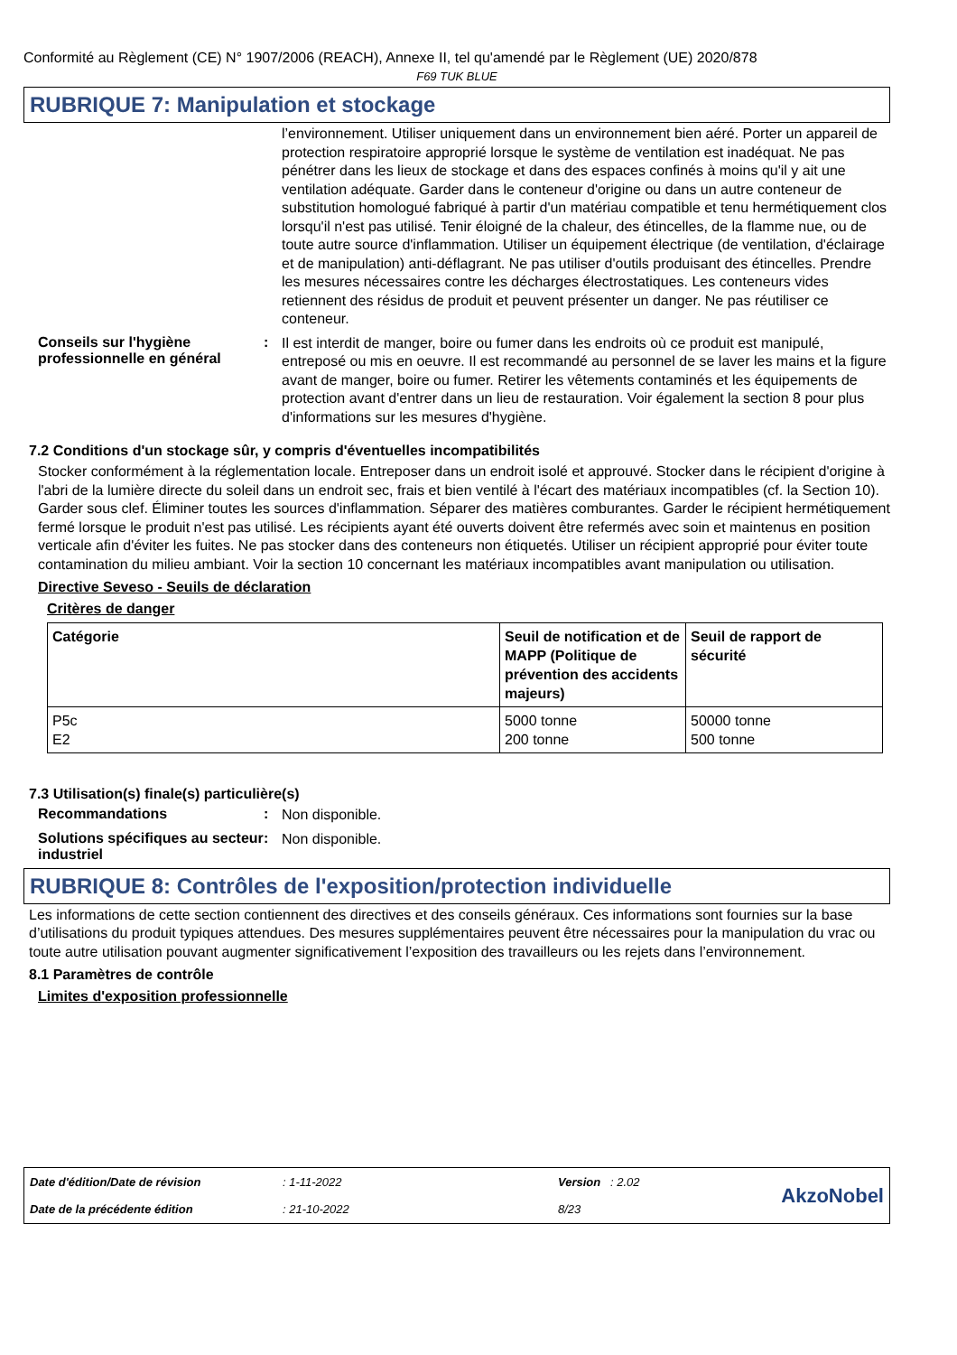Conformité au Règlement (CE) N° 1907/2006 (REACH), Annexe II, tel qu'amendé par le Règlement (UE) 2020/878
F69 TUK BLUE
RUBRIQUE 7: Manipulation et stockage
l’environnement. Utiliser uniquement dans un environnement bien aéré. Porter un appareil de protection respiratoire approprié lorsque le système de ventilation est inadéquat. Ne pas pénétrer dans les lieux de stockage et dans des espaces confinés à moins qu'il y ait une ventilation adéquate. Garder dans le conteneur d'origine ou dans un autre conteneur de substitution homologué fabriqué à partir d'un matériau compatible et tenu hermétiquement clos lorsqu'il n'est pas utilisé. Tenir éloigné de la chaleur, des étincelles, de la flamme nue, ou de toute autre source d'inflammation. Utiliser un équipement électrique (de ventilation, d'éclairage et de manipulation) anti-déflagrant. Ne pas utiliser d'outils produisant des étincelles. Prendre les mesures nécessaires contre les décharges électrostatiques. Les conteneurs vides retiennent des résidus de produit et peuvent présenter un danger. Ne pas réutiliser ce conteneur.
Conseils sur l'hygiène professionnelle en général
:
Il est interdit de manger, boire ou fumer dans les endroits où ce produit est manipulé, entreposé ou mis en oeuvre. Il est recommandé au personnel de se laver les mains et la figure avant de manger, boire ou fumer. Retirer les vêtements contaminés et les équipements de protection avant d'entrer dans un lieu de restauration. Voir également la section 8 pour plus d'informations sur les mesures d'hygiène.
7.2 Conditions d'un stockage sûr, y compris d'éventuelles incompatibilités
Stocker conformément à la réglementation locale. Entreposer dans un endroit isolé et approuvé. Stocker dans le récipient d'origine à l'abri de la lumière directe du soleil dans un endroit sec, frais et bien ventilé à l'écart des matériaux incompatibles (cf. la Section 10). Garder sous clef. Éliminer toutes les sources d'inflammation. Séparer des matières comburantes. Garder le récipient hermétiquement fermé lorsque le produit n'est pas utilisé. Les récipients ayant été ouverts doivent être refermés avec soin et maintenus en position verticale afin d'éviter les fuites. Ne pas stocker dans des conteneurs non étiquetés. Utiliser un récipient approprié pour éviter toute contamination du milieu ambiant. Voir la section 10 concernant les matériaux incompatibles avant manipulation ou utilisation.
Directive Seveso - Seuils de déclaration
Critères de danger
| Catégorie | Seuil de notification et de MAPP (Politique de prévention des accidents majeurs) | Seuil de rapport de sécurité |
| --- | --- | --- |
| P5c E2 | 5000 tonne 200 tonne | 50000 tonne 500 tonne |
7.3 Utilisation(s) finale(s) particulière(s)
Recommandations :
Non disponible.
Solutions spécifiques au secteur industriel
:
Non disponible.
RUBRIQUE 8: Contrôles de l'exposition/protection individuelle
Les informations de cette section contiennent des directives et des conseils généraux. Ces informations sont fournies sur la base d’utilisations du produit typiques attendues. Des mesures supplémentaires peuvent être nécessaires pour la manipulation du vrac ou toute autre utilisation pouvant augmenter significativement l’exposition des travailleurs ou les rejets dans l’environnement.
8.1 Paramètres de contrôle
Limites d'exposition professionnelle
Date d'édition/Date de révision
Date de la précédente édition
: 1-11-2022
: 21-10-2022
Version : 2.02
8/23
AkzoNobel